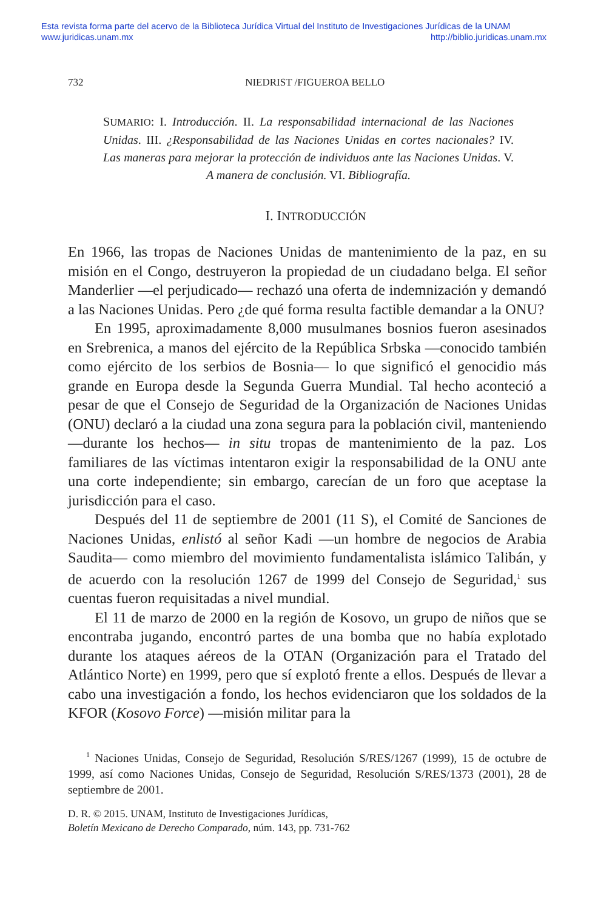Esta revista forma parte del acervo de la Biblioteca Jurídica Virtual del Instituto de Investigaciones Jurídicas de la UNAM
www.juridicas.unam.mx http://biblio.juridicas.unam.mx
732 NIEDRIST /FIGUEROA BELLO
SUMARIO: I. Introducción. II. La responsabilidad internacional de las Naciones Unidas. III. ¿Responsabilidad de las Naciones Unidas en cortes nacionales? IV. Las maneras para mejorar la protección de individuos ante las Naciones Unidas. V. A manera de conclusión. VI. Bibliografía.
I. INTRODUCCIÓN
En 1966, las tropas de Naciones Unidas de mantenimiento de la paz, en su misión en el Congo, destruyeron la propiedad de un ciudadano belga. El señor Manderlier —el perjudicado— rechazó una oferta de indemnización y demandó a las Naciones Unidas. Pero ¿de qué forma resulta factible demandar a la ONU?
En 1995, aproximadamente 8,000 musulmanes bosnios fueron asesinados en Srebrenica, a manos del ejército de la República Srbska —conocido también como ejército de los serbios de Bosnia— lo que significó el genocidio más grande en Europa desde la Segunda Guerra Mundial. Tal hecho aconteció a pesar de que el Consejo de Seguridad de la Organización de Naciones Unidas (ONU) declaró a la ciudad una zona segura para la población civil, manteniendo —durante los hechos— in situ tropas de mantenimiento de la paz. Los familiares de las víctimas intentaron exigir la responsabilidad de la ONU ante una corte independiente; sin embargo, carecían de un foro que aceptase la jurisdicción para el caso.
Después del 11 de septiembre de 2001 (11 S), el Comité de Sanciones de Naciones Unidas, enlistó al señor Kadi —un hombre de negocios de Arabia Saudita— como miembro del movimiento fundamentalista islámico Talibán, y de acuerdo con la resolución 1267 de 1999 del Consejo de Seguridad,<sup>1</sup> sus cuentas fueron requisitadas a nivel mundial.
El 11 de marzo de 2000 en la región de Kosovo, un grupo de niños que se encontraba jugando, encontró partes de una bomba que no había explotado durante los ataques aéreos de la OTAN (Organización para el Tratado del Atlántico Norte) en 1999, pero que sí explotó frente a ellos. Después de llevar a cabo una investigación a fondo, los hechos evidenciaron que los soldados de la KFOR (Kosovo Force) —misión militar para la
<sup>1</sup> Naciones Unidas, Consejo de Seguridad, Resolución S/RES/1267 (1999), 15 de octubre de 1999, así como Naciones Unidas, Consejo de Seguridad, Resolución S/RES/1373 (2001), 28 de septiembre de 2001.
D. R. © 2015. UNAM, Instituto de Investigaciones Jurídicas,
Boletín Mexicano de Derecho Comparado, núm. 143, pp. 731-762